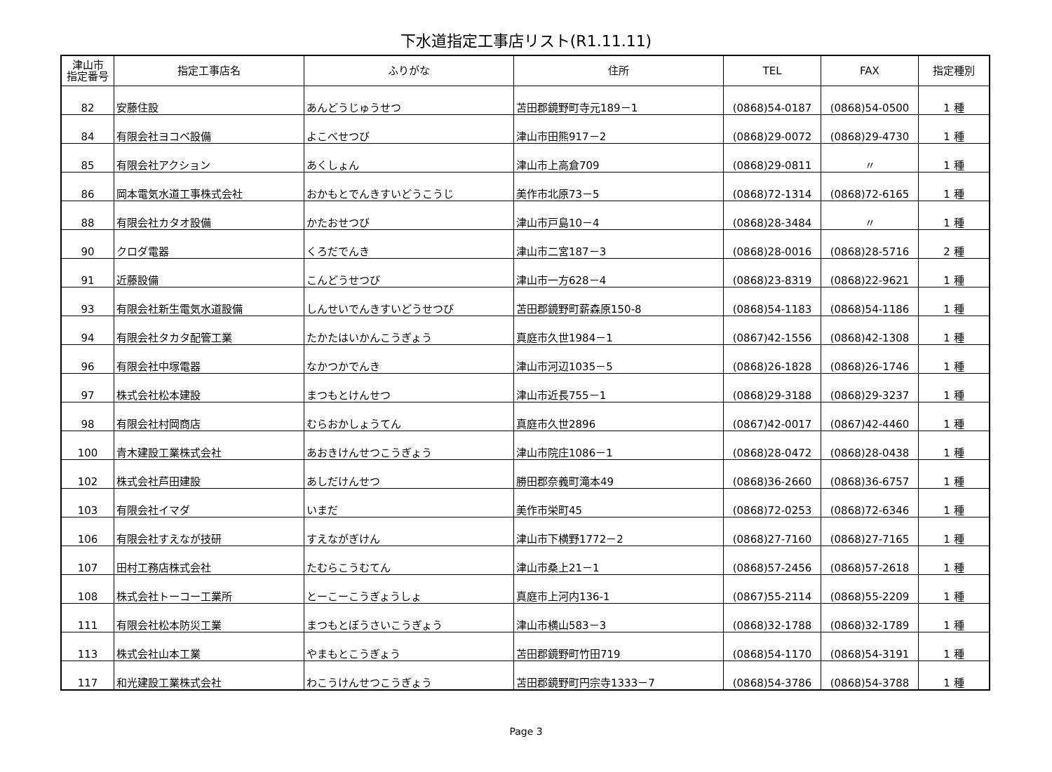下水道指定工事店リスト(R1.11.11)
| 津山市 指定番号 | 指定工事店名 | ふりがな | 住所 | TEL | FAX | 指定種別 |
| --- | --- | --- | --- | --- | --- | --- |
| 82 | 安藤住設 | あんどうじゅうせつ | 苫田郡鏡野町寺元189－1 | (0868)54-0187 | (0868)54-0500 | 1 種 |
| 84 | 有限会社ヨコベ設備 | よこべせつび | 津山市田熊917－2 | (0868)29-0072 | (0868)29-4730 | 1 種 |
| 85 | 有限会社アクション | あくしょん | 津山市上高倉709 | (0868)29-0811 | 〃 | 1 種 |
| 86 | 岡本電気水道工事株式会社 | おかもとでんきすいどうこうじ | 美作市北原73－5 | (0868)72-1314 | (0868)72-6165 | 1 種 |
| 88 | 有限会社カタオ設備 | かたおせつび | 津山市戸島10－4 | (0868)28-3484 | 〃 | 1 種 |
| 90 | クロダ電器 | くろだでんき | 津山市二宮187－3 | (0868)28-0016 | (0868)28-5716 | 2 種 |
| 91 | 近藤設備 | こんどうせつび | 津山市一方628－4 | (0868)23-8319 | (0868)22-9621 | 1 種 |
| 93 | 有限会社新生電気水道設備 | しんせいでんきすいどうせつび | 苫田郡鏡野町薪森原150-8 | (0868)54-1183 | (0868)54-1186 | 1 種 |
| 94 | 有限会社タカタ配管工業 | たかたはいかんこうぎょう | 真庭市久世1984－1 | (0867)42-1556 | (0868)42-1308 | 1 種 |
| 96 | 有限会社中塚電器 | なかつかでんき | 津山市河辺1035－5 | (0868)26-1828 | (0868)26-1746 | 1 種 |
| 97 | 株式会社松本建設 | まつもとけんせつ | 津山市近長755－1 | (0868)29-3188 | (0868)29-3237 | 1 種 |
| 98 | 有限会社村岡商店 | むらおかしょうてん | 真庭市久世2896 | (0867)42-0017 | (0867)42-4460 | 1 種 |
| 100 | 青木建設工業株式会社 | あおきけんせつこうぎょう | 津山市院庄1086－1 | (0868)28-0472 | (0868)28-0438 | 1 種 |
| 102 | 株式会社芦田建設 | あしだけんせつ | 勝田郡奈義町滝本49 | (0868)36-2660 | (0868)36-6757 | 1 種 |
| 103 | 有限会社イマダ | いまだ | 美作市栄町45 | (0868)72-0253 | (0868)72-6346 | 1 種 |
| 106 | 有限会社すえなが技研 | すえながぎけん | 津山市下横野1772－2 | (0868)27-7160 | (0868)27-7165 | 1 種 |
| 107 | 田村工務店株式会社 | たむらこうむてん | 津山市桑上21－1 | (0868)57-2456 | (0868)57-2618 | 1 種 |
| 108 | 株式会社トーコー工業所 | とーこーこうぎょうしょ | 真庭市上河内136-1 | (0867)55-2114 | (0868)55-2209 | 1 種 |
| 111 | 有限会社松本防災工業 | まつもとぼうさいこうぎょう | 津山市横山583－3 | (0868)32-1788 | (0868)32-1789 | 1 種 |
| 113 | 株式会社山本工業 | やまもとこうぎょう | 苫田郡鏡野町竹田719 | (0868)54-1170 | (0868)54-3191 | 1 種 |
| 117 | 和光建設工業株式会社 | わこうけんせつこうぎょう | 苫田郡鏡野町円宗寺1333－7 | (0868)54-3786 | (0868)54-3788 | 1 種 |
Page 3